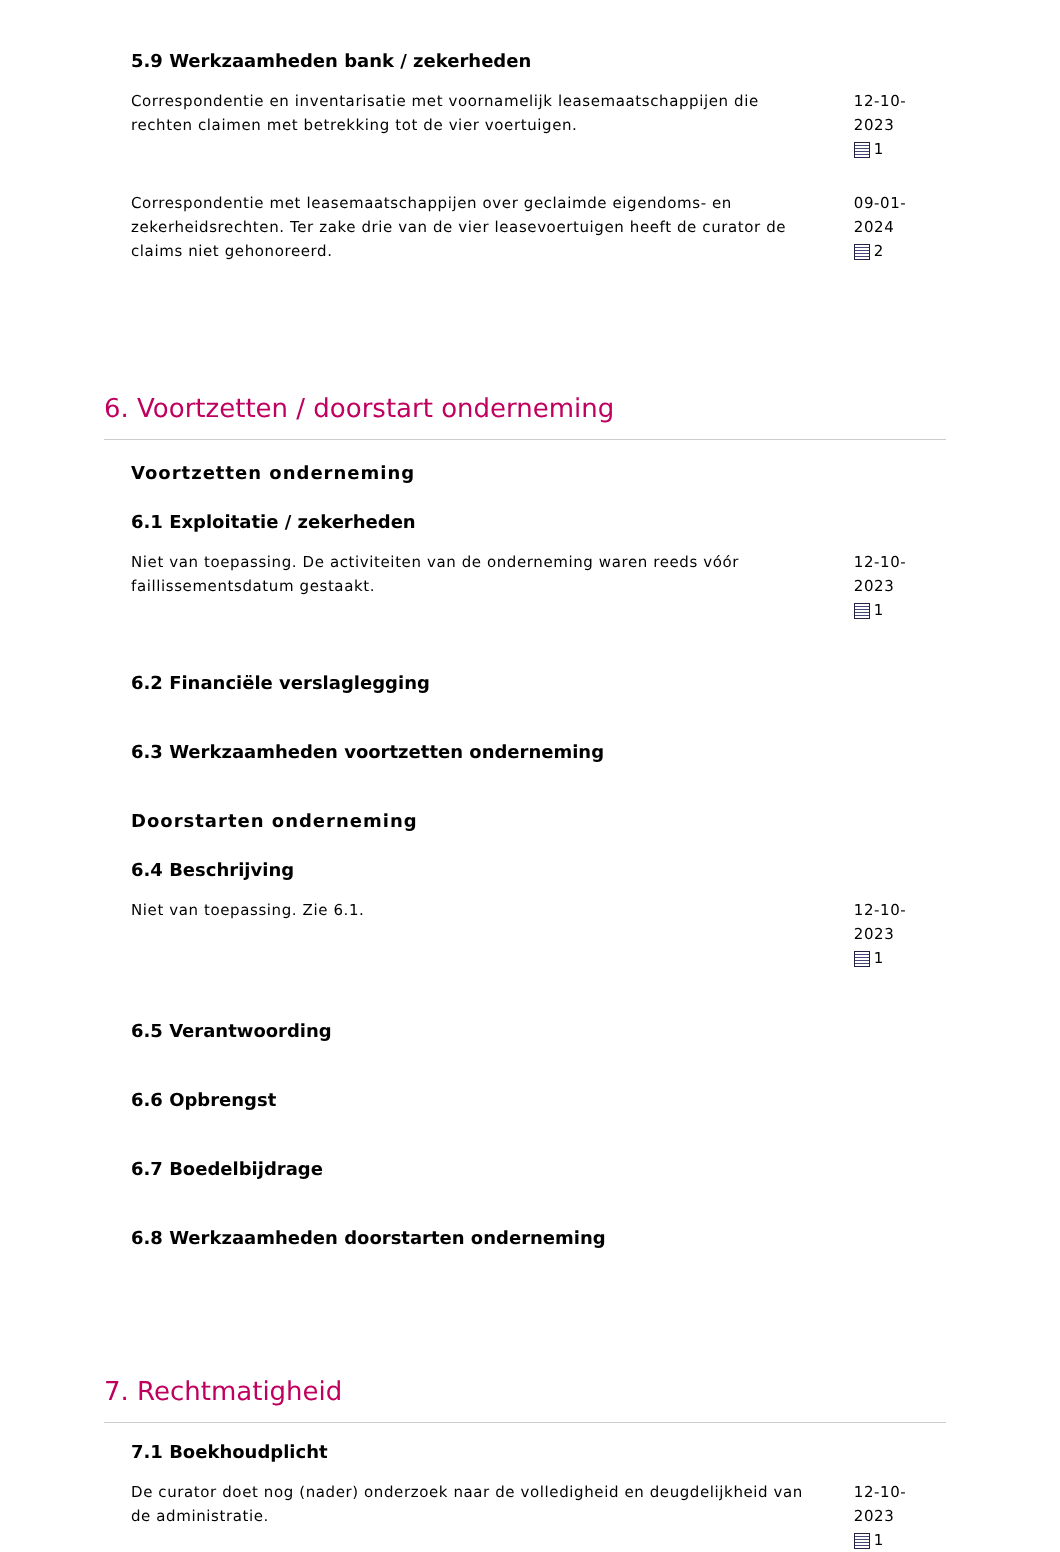5.9 Werkzaamheden bank / zekerheden
Correspondentie en inventarisatie met voornamelijk leasemaatschappijen die rechten claimen met betrekking tot de vier voertuigen.
12-10-2023
1
Correspondentie met leasemaatschappijen over geclaimde eigendoms- en zekerheidsrechten. Ter zake drie van de vier leasevoertuigen heeft de curator de claims niet gehonoreerd.
09-01-2024
2
6. Voortzetten / doorstart onderneming
Voortzetten onderneming
6.1 Exploitatie / zekerheden
Niet van toepassing. De activiteiten van de onderneming waren reeds vóór faillissementsdatum gestaakt.
12-10-2023
1
6.2 Financiële verslaglegging
6.3 Werkzaamheden voortzetten onderneming
Doorstarten onderneming
6.4 Beschrijving
Niet van toepassing. Zie 6.1. 12-10-2023
1
6.5 Verantwoording
6.6 Opbrengst
6.7 Boedelbijdrage
6.8 Werkzaamheden doorstarten onderneming
7. Rechtmatigheid
7.1 Boekhoudplicht
De curator doet nog (nader) onderzoek naar de volledigheid en deugdelijkheid van de administratie.
12-10-2023
1